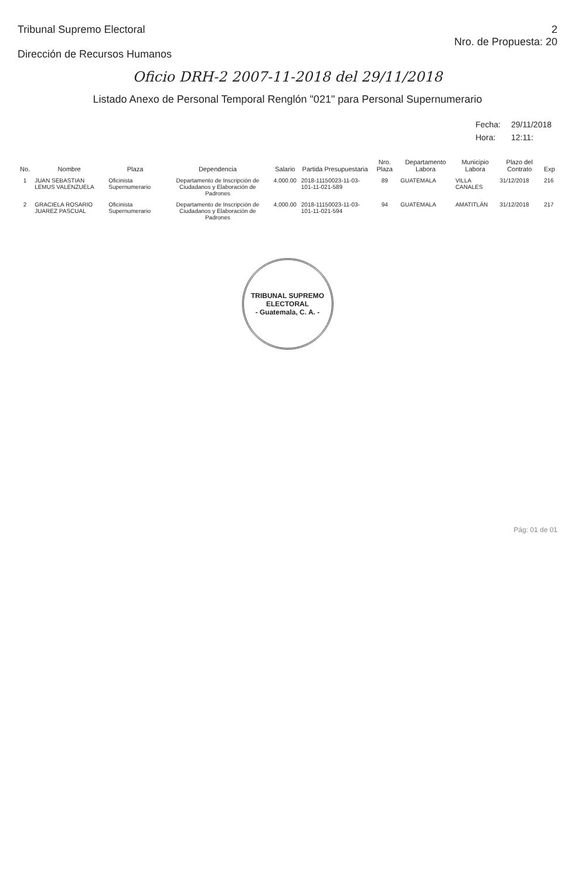Tribunal Supremo Electoral
Dirección de Recursos Humanos
2
Nro. de Propuesta: 20
Oficio DRH-2 2007-11-2018 del 29/11/2018
Listado Anexo de Personal Temporal Renglón "021" para Personal Supernumerario
| Fecha: | 29/11/2018 |
| Hora: | 12:11: |
| No. | Nombre | Plaza | Dependencia | Salario | Partida Presupuestaria | Nro. Plaza | Departamento Labora | Municipio Labora | Plazo del Contrato | Exp |
| --- | --- | --- | --- | --- | --- | --- | --- | --- | --- | --- |
| 1 | JUAN SEBASTIAN LEMUS VALENZUELA | Oficinista Supernumerario | Departamento de Inscripción de Ciudadanos y Elaboración de Padrones | 4,000.00 | 2018-11150023-11-03-101-11-021-589 | 89 | GUATEMALA | VILLA CANALES | 31/12/2018 | 216 |
| 2 | GRACIELA ROSARIO JUAREZ PASCUAL | Oficinista Supernumerario | Departamento de Inscripción de Ciudadanos y Elaboración de Padrones | 4,000.00 | 2018-11150023-11-03-101-11-021-594 | 94 | GUATEMALA | AMATITLÁN | 31/12/2018 | 217 |
TRIBUNAL SUPREMO ELECTORAL
- Guatemala, C. A. -
Pág: 01 de 01